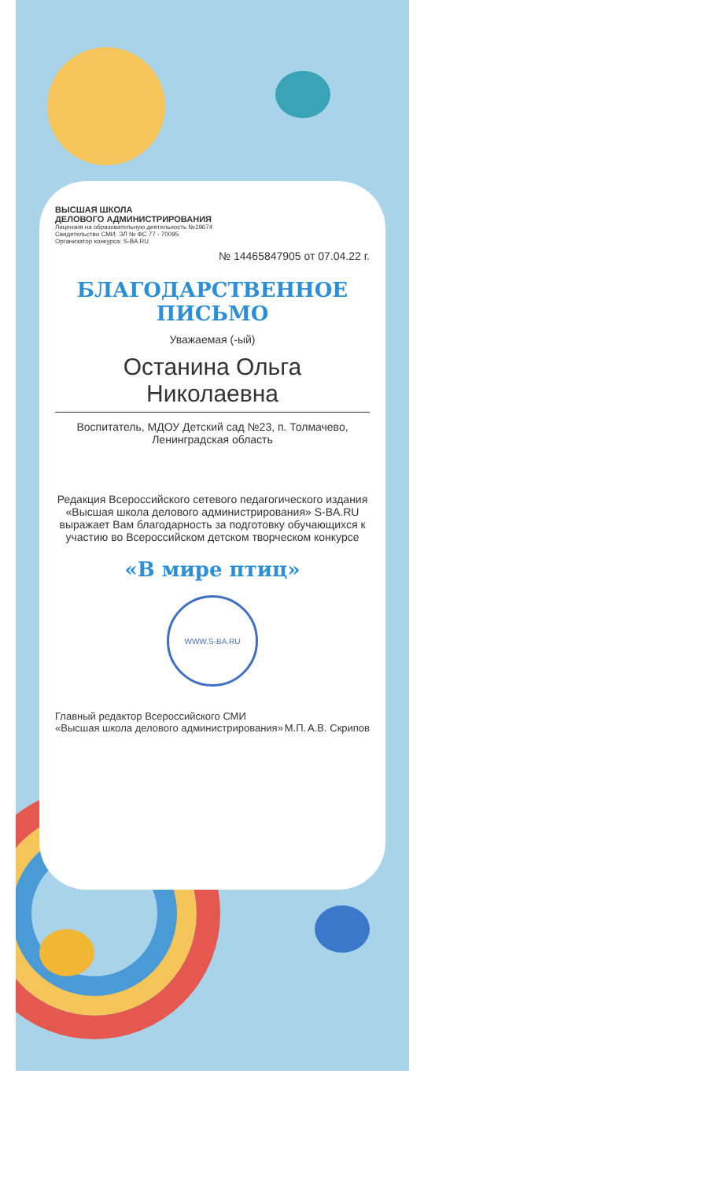ВЫСШАЯ ШКОЛА
ДЕЛОВОГО АДМИНИСТРИРОВАНИЯ
Лицензия на образовательную деятельность №19674
Свидетельство СМИ: ЭЛ № ФС 77 - 70095
Организатор конкурса: S-BA.RU
№ 14465847905 от 07.04.22 г.
БЛАГОДАРСТВЕННОЕ ПИСЬМО
Уважаемая (-ый)
Останина Ольга Николаевна
Воспитатель, МДОУ Детский сад №23, п. Толмачево, Ленинградская область
Редакция Всероссийского сетевого педагогического издания «Высшая школа делового администрирования» S-BA.RU выражает Вам благодарность за подготовку обучающихся к участию во Всероссийском детском творческом конкурсе
«В мире птиц»
WWW.S-BA.RU
Главный редактор Всероссийского СМИ
«Высшая школа делового администрирования»
М.П.
А.В. Скрипов